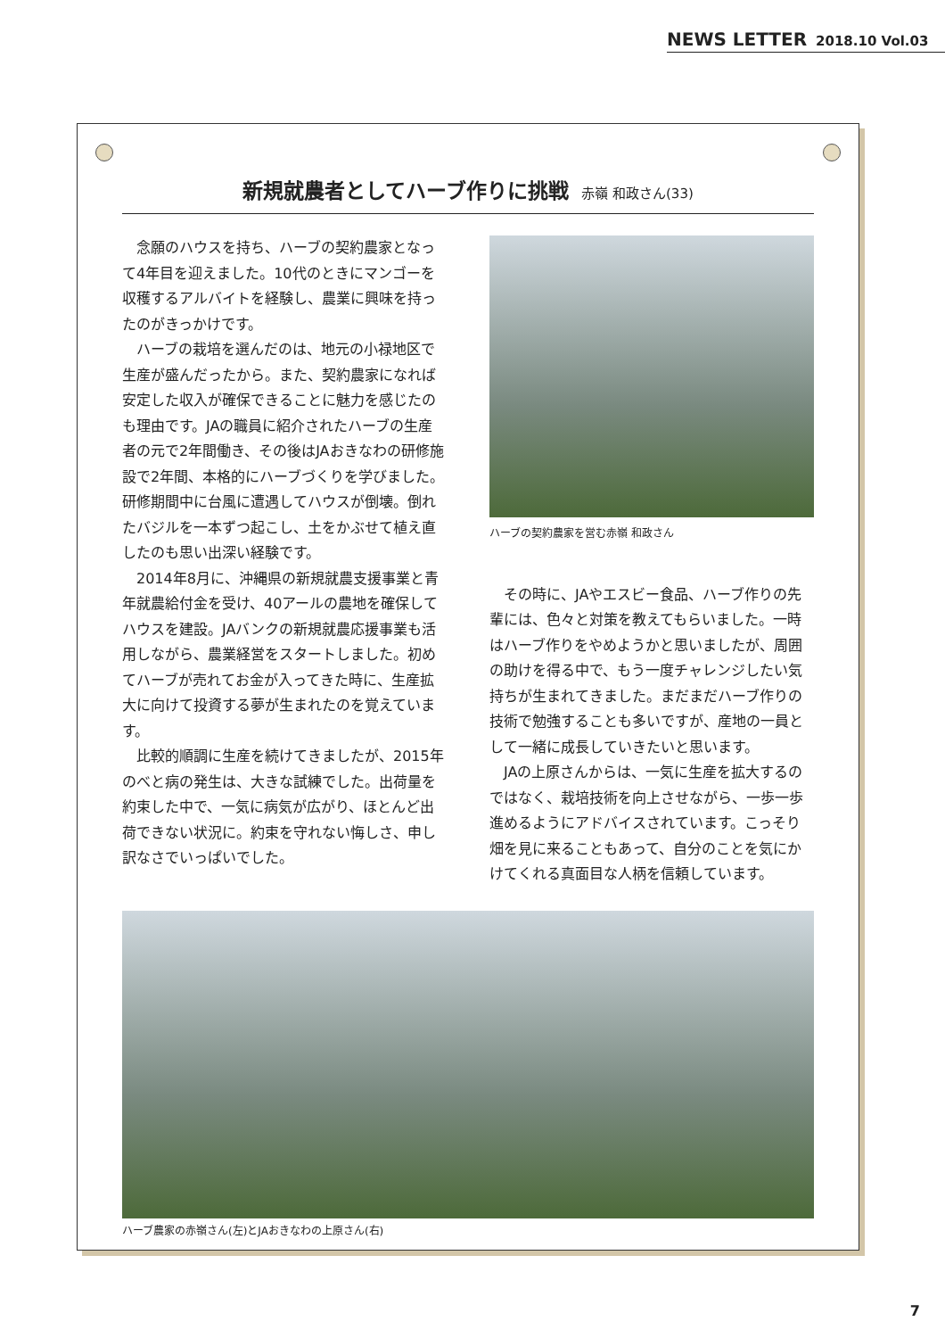NEWS LETTER 2018.10 Vol.03
新規就農者としてハーブ作りに挑戦 赤嶺 和政さん(33)
念願のハウスを持ち、ハーブの契約農家となって4年目を迎えました。10代のときにマンゴーを収穫するアルバイトを経験し、農業に興味を持ったのがきっかけです。
ハーブの栽培を選んだのは、地元の小禄地区で生産が盛んだったから。また、契約農家になれば安定した収入が確保できることに魅力を感じたのも理由です。JAの職員に紹介されたハーブの生産者の元で2年間働き、その後はJAおきなわの研修施設で2年間、本格的にハーブづくりを学びました。研修期間中に台風に遭遇してハウスが倒壊。倒れたバジルを一本ずつ起こし、土をかぶせて植え直したのも思い出深い経験です。
2014年8月に、沖縄県の新規就農支援事業と青年就農給付金を受け、40アールの農地を確保してハウスを建設。JAバンクの新規就農応援事業も活用しながら、農業経営をスタートしました。初めてハーブが売れてお金が入ってきた時に、生産拡大に向けて投資する夢が生まれたのを覚えています。
比較的順調に生産を続けてきましたが、2015年のべと病の発生は、大きな試練でした。出荷量を約束した中で、一気に病気が広がり、ほとんど出荷できない状況に。約束を守れない悔しさ、申し訳なさでいっぱいでした。
ハーブの契約農家を営む赤嶺 和政さん
その時に、JAやエスビー食品、ハーブ作りの先輩には、色々と対策を教えてもらいました。一時はハーブ作りをやめようかと思いましたが、周囲の助けを得る中で、もう一度チャレンジしたい気持ちが生まれてきました。まだまだハーブ作りの技術で勉強することも多いですが、産地の一員として一緒に成長していきたいと思います。
JAの上原さんからは、一気に生産を拡大するのではなく、栽培技術を向上させながら、一歩一歩進めるようにアドバイスされています。こっそり畑を見に来ることもあって、自分のことを気にかけてくれる真面目な人柄を信頼しています。
ハーブ農家の赤嶺さん(左)とJAおきなわの上原さん(右)
7